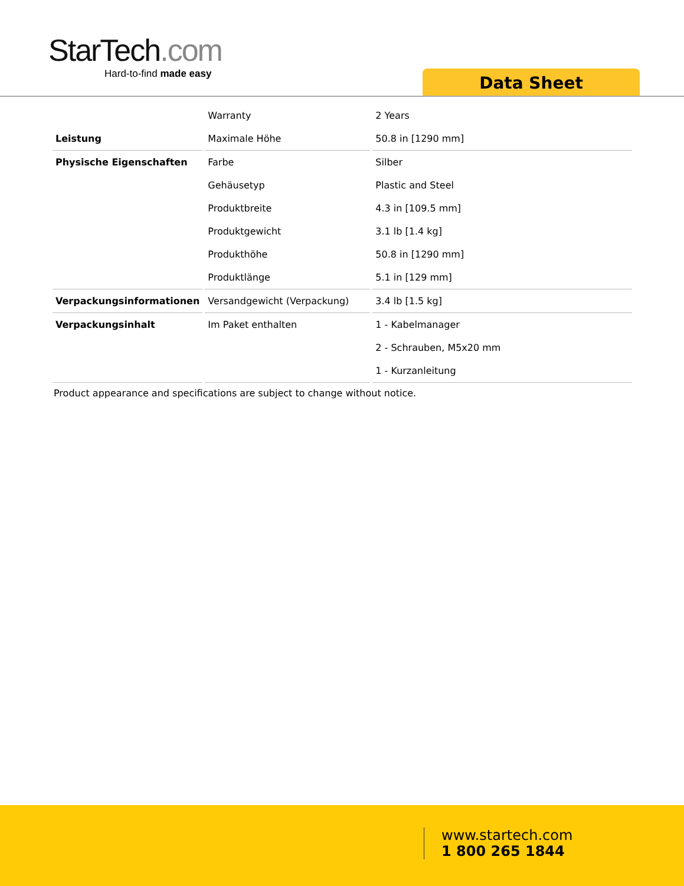StarTech.com
Hard-to-find made easy
Data Sheet
| | Warranty | 2 Years |
| Leistung | Maximale Höhe | 50.8 in [1290 mm] |
| Physische Eigenschaften | Farbe | Silber |
| | Gehäusetyp | Plastic and Steel |
| | Produktbreite | 4.3 in [109.5 mm] |
| | Produktgewicht | 3.1 lb [1.4 kg] |
| | Produkthöhe | 50.8 in [1290 mm] |
| | Produktlänge | 5.1 in [129 mm] |
| Verpackungsinformationen | Versandgewicht (Verpackung) | 3.4 lb [1.5 kg] |
| Verpackungsinhalt | Im Paket enthalten | 1 - Kabelmanager |
| | | 2 - Schrauben, M5x20 mm |
| | | 1 - Kurzanleitung |
Product appearance and specifications are subject to change without notice.
www.startech.com
1 800 265 1844